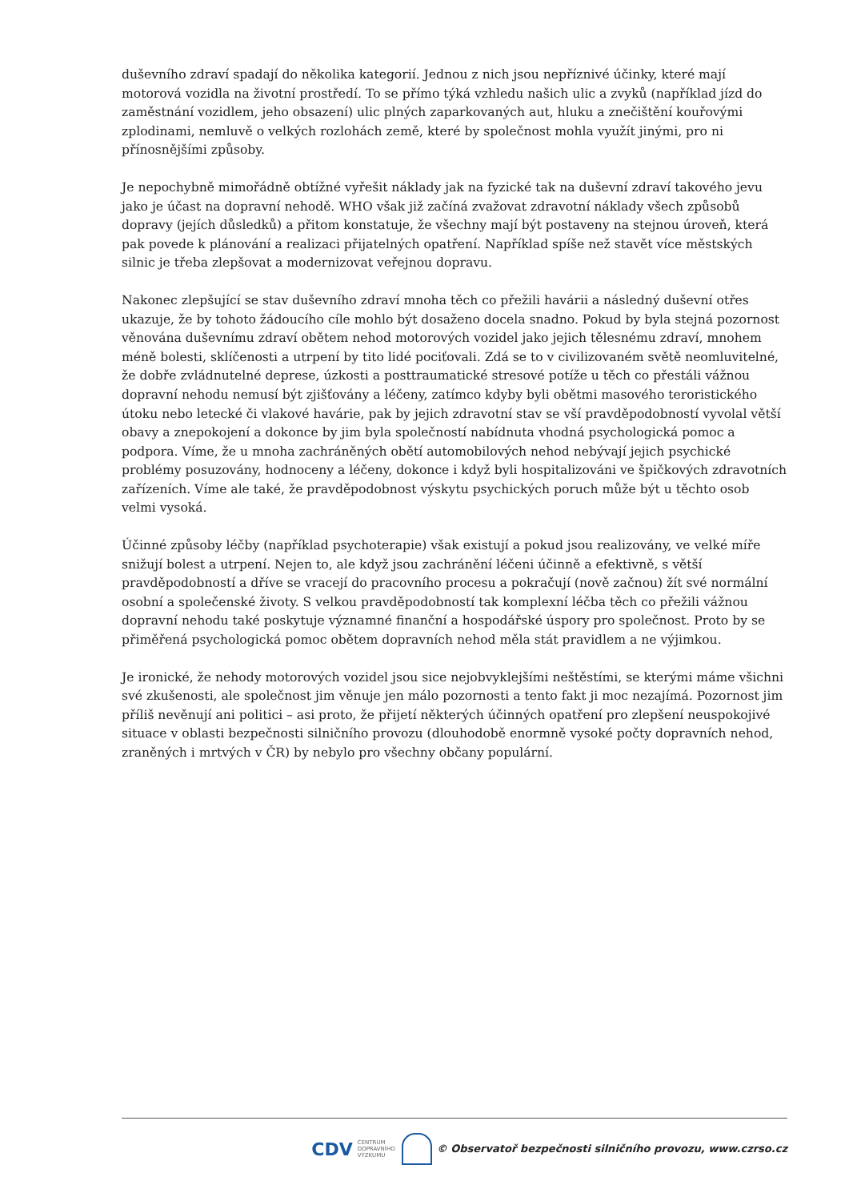duševního zdraví spadají do několika kategorií. Jednou z nich jsou nepříznivé účinky, které mají motorová vozidla na životní prostředí. To se přímo týká vzhledu našich ulic a zvyků (například jízd do zaměstnání vozidlem, jeho obsazení) ulic plných zaparkovaných aut, hluku a znečištění kouřovými zplodinami, nemluvě o velkých rozlohách země, které by společnost mohla využít jinými, pro ni přínosnějšími způsoby.
Je nepochybně mimořádně obtížné vyřešit náklady jak na fyzické tak na duševní zdraví takového jevu jako je účast na dopravní nehodě. WHO však již začíná zvažovat zdravotní náklady všech způsobů dopravy (jejích důsledků) a přitom konstatuje, že všechny mají být postaveny na stejnou úroveň, která pak povede k plánování a realizaci přijatelných opatření. Například spíše než stavět více městských silnic je třeba zlepšovat a modernizovat veřejnou dopravu.
Nakonec zlepšující se stav duševního zdraví mnoha těch co přežili havárii a následný duševní otřes ukazuje, že by tohoto žádoucího cíle mohlo být dosaženo docela snadno. Pokud by byla stejná pozornost věnována duševnímu zdraví obětem nehod motorových vozidel jako jejich tělesnému zdraví, mnohem méně bolesti, sklíčenosti a utrpení by tito lidé pociťovali. Zdá se to v civilizovaném světě neomluvitelné, že dobře zvládnutelné deprese, úzkosti a posttraumatické stresové potíže u těch co přestáli vážnou dopravní nehodu nemusí být zjišťovány a léčeny, zatímco kdyby byli obětmi masového teroristického útoku nebo letecké či vlakové havárie, pak by jejich zdravotní stav se vší pravděpodobností vyvolal větší obavy a znepokojení a dokonce by jim byla společností nabídnuta vhodná psychologická pomoc a podpora. Víme, že u mnoha zachráněných obětí automobilových nehod nebývají jejich psychické problémy posuzovány, hodnoceny a léčeny, dokonce i když byli hospitalizováni ve špičkových zdravotních zařízeních. Víme ale také, že pravděpodobnost výskytu psychických poruch může být u těchto osob velmi vysoká.
Účinné způsoby léčby (například psychoterapie) však existují a pokud jsou realizovány, ve velké míře snižují bolest a utrpení. Nejen to, ale když jsou zachránění léčeni účinně a efektivně, s větší pravděpodobností a dříve se vracejí do pracovního procesu a pokračují (nově začnou) žít své normální osobní a společenské životy. S velkou pravděpodobností tak komplexní léčba těch co přežili vážnou dopravní nehodu také poskytuje významné finanční a hospodářské úspory pro společnost. Proto by se přiměřená psychologická pomoc obětem dopravních nehod měla stát pravidlem a ne výjimkou.
Je ironické, že nehody motorových vozidel jsou sice nejobvyklejšími neštěstími, se kterými máme všichni své zkušenosti, ale společnost jim věnuje jen málo pozornosti a tento fakt ji moc nezajímá. Pozornost jim příliš nevěnují ani politici – asi proto, že přijetí některých účinných opatření pro zlepšení neuspokojivé situace v oblasti bezpečnosti silničního provozu (dlouhodobě enormně vysoké počty dopravních nehod, zraněných i mrtvých v ČR) by nebylo pro všechny občany populární.
CDV CENTRUM
DOPRAVNÍHO
VÝZKUMU © Observatoř bezpečnosti silničního provozu, www.czrso.cz